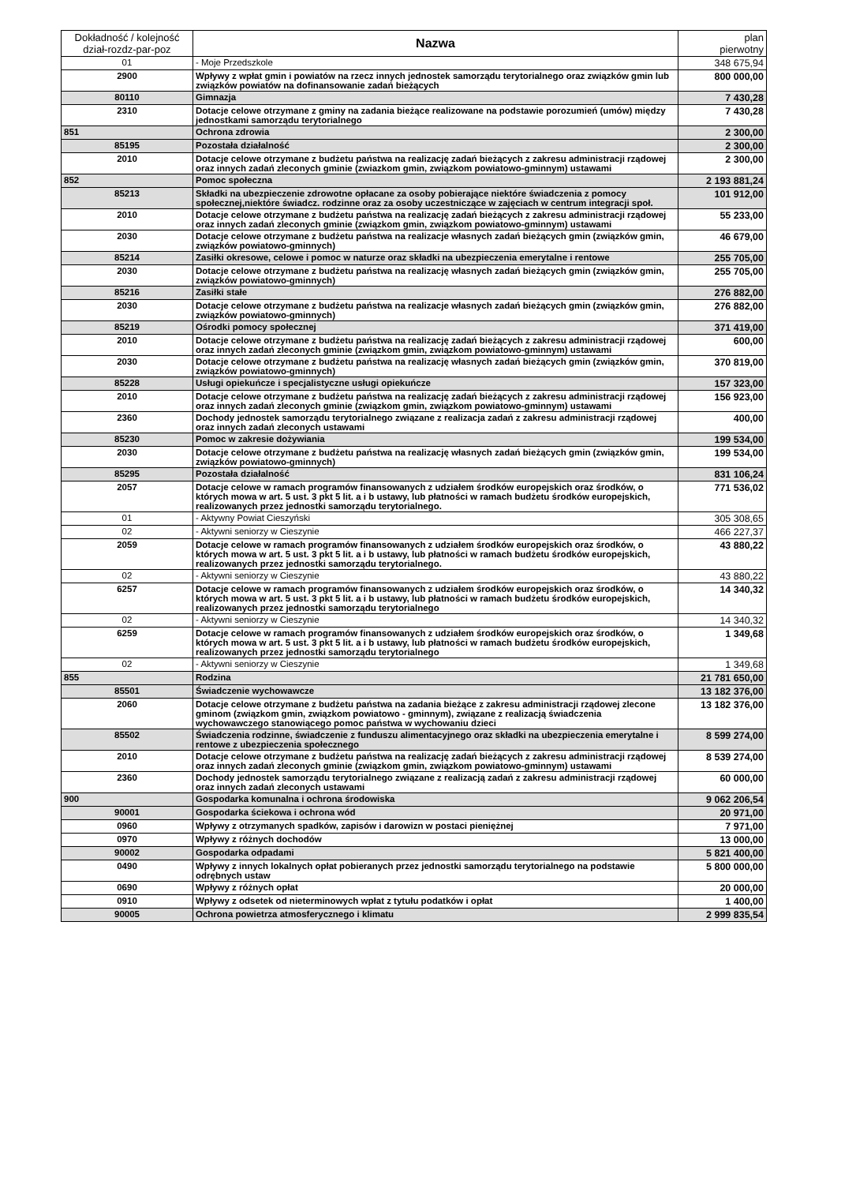| Dokładność / kolejność dział-rozdz-par-poz | Nazwa | plan pierwotny |
| --- | --- | --- |
| 01 | - Moje Przedszkole | 348 675,94 |
| 2900 | Wpływy z wpłat gmin i powiatów na rzecz innych jednostek samorządu terytorialnego oraz związków gmin lub związków powiatów na dofinansowanie zadań bieżących | 800 000,00 |
| 80110 | Gimnazja | 7 430,28 |
| 2310 | Dotacje celowe otrzymane z gminy na zadania bieżące realizowane na podstawie porozumień (umów) między jednostkami samorządu terytorialnego | 7 430,28 |
| 851 | Ochrona zdrowia | 2 300,00 |
| 85195 | Pozostała działalność | 2 300,00 |
| 2010 | Dotacje celowe otrzymane z budżetu państwa na realizację zadań bieżących z zakresu administracji rządowej oraz innych zadań zleconych gminie (zwiazkom gmin, związkom powiatowo-gminnym) ustawami | 2 300,00 |
| 852 | Pomoc społeczna | 2 193 881,24 |
| 85213 | Składki na ubezpieczenie zdrowotne opłacane za osoby pobierające niektóre świadczenia z pomocy społecznej,niektóre świadcz. rodzinne oraz za osoby uczestniczące w zajęciach w centrum integracji społ. | 101 912,00 |
| 2010 | Dotacje celowe otrzymane z budżetu państwa na realizację zadań bieżących z zakresu administracji rządowej oraz innych zadań zleconych gminie (związkom gmin, związkom powiatowo-gminnym) ustawami | 55 233,00 |
| 2030 | Dotacje celowe otrzymane z budżetu państwa na realizacje własnych zadań bieżących gmin (związków gmin, związków powiatowo-gminnych) | 46 679,00 |
| 85214 | Zasiłki okresowe, celowe i pomoc w naturze oraz składki na ubezpieczenia emerytalne i rentowe | 255 705,00 |
| 2030 | Dotacje celowe otrzymane z budżetu państwa na realizację własnych zadań bieżących gmin (związków gmin, związków powiatowo-gminnych) | 255 705,00 |
| 85216 | Zasiłki stałe | 276 882,00 |
| 2030 | Dotacje celowe otrzymane z budżetu państwa na realizacje własnych zadań bieżących gmin (związków gmin, związków powiatowo-gminnych) | 276 882,00 |
| 85219 | Ośrodki pomocy społecznej | 371 419,00 |
| 2010 | Dotacje celowe otrzymane z budżetu państwa na realizację zadań bieżących z zakresu administracji rządowej oraz innych zadań zleconych gminie (związkom gmin, związkom powiatowo-gminnym) ustawami | 600,00 |
| 2030 | Dotacje celowe otrzymane z budżetu państwa na realizację własnych zadań bieżących gmin (związków gmin, związków powiatowo-gminnych) | 370 819,00 |
| 85228 | Usługi opiekuńcze i specjalistyczne usługi opiekuńcze | 157 323,00 |
| 2010 | Dotacje celowe otrzymane z budżetu państwa na realizację zadań bieżących z zakresu administracji rządowej oraz innych zadań zleconych gminie (związkom gmin, związkom powiatowo-gminnym) ustawami | 156 923,00 |
| 2360 | Dochody jednostek samorządu terytorialnego związane z realizacja zadań z zakresu administracji rządowej oraz innych zadań zleconych ustawami | 400,00 |
| 85230 | Pomoc w zakresie dożywiania | 199 534,00 |
| 2030 | Dotacje celowe otrzymane z budżetu państwa na realizację własnych zadań bieżących gmin (związków gmin, związków powiatowo-gminnych) | 199 534,00 |
| 85295 | Pozostała działalność | 831 106,24 |
| 2057 | Dotacje celowe w ramach programów finansowanych z udziałem środków europejskich oraz środków, o których mowa w art. 5 ust. 3 pkt 5 lit. a i b ustawy, lub płatności w ramach budżetu środków europejskich, realizowanych przez jednostki samorządu terytorialnego. | 771 536,02 |
| 01 | - Aktywny Powiat Cieszyński | 305 308,65 |
| 02 | - Aktywni seniorzy w Cieszynie | 466 227,37 |
| 2059 | Dotacje celowe w ramach programów finansowanych z udziałem środków europejskich oraz środków, o których mowa w art. 5 ust. 3 pkt 5 lit. a i b ustawy, lub płatności w ramach budżetu środków europejskich, realizowanych przez jednostki samorządu terytorialnego. | 43 880,22 |
| 02 | - Aktywni seniorzy w Cieszynie | 43 880,22 |
| 6257 | Dotacje celowe w ramach programów finansowanych z udziałem środków europejskich oraz środków, o których mowa w art. 5 ust. 3 pkt 5 lit. a i b ustawy, lub płatności w ramach budżetu środków europejskich, realizowanych przez jednostki samorządu terytorialnego | 14 340,32 |
| 02 | - Aktywni seniorzy w Cieszynie | 14 340,32 |
| 6259 | Dotacje celowe w ramach programów finansowanych z udziałem środków europejskich oraz środków, o których mowa w art. 5 ust. 3 pkt 5 lit. a i b ustawy, lub płatności w ramach budżetu środków europejskich, realizowanych przez jednostki samorządu terytorialnego | 1 349,68 |
| 02 | - Aktywni seniorzy w Cieszynie | 1 349,68 |
| 855 | Rodzina | 21 781 650,00 |
| 85501 | Świadczenie wychowawcze | 13 182 376,00 |
| 2060 | Dotacje celowe otrzymane z budżetu państwa na zadania bieżące z zakresu administracji rządowej zlecone gminom (związkom gmin, związkom powiatowo - gminnym), związane z realizacją świadczenia wychowawczego stanowiącego pomoc państwa w wychowaniu dzieci | 13 182 376,00 |
| 85502 | Świadczenia rodzinne, świadczenie z funduszu alimentacyjnego oraz składki na ubezpieczenia emerytalne i rentowe z ubezpieczenia społecznego | 8 599 274,00 |
| 2010 | Dotacje celowe otrzymane z budżetu państwa na realizację zadań bieżących z zakresu administracji rządowej oraz innych zadań zleconych gminie (związkom gmin, związkom powiatowo-gminnym) ustawami | 8 539 274,00 |
| 2360 | Dochody jednostek samorządu terytorialnego związane z realizacją zadań z zakresu administracji rządowej oraz innych zadań zleconych ustawami | 60 000,00 |
| 900 | Gospodarka komunalna i ochrona środowiska | 9 062 206,54 |
| 90001 | Gospodarka ściekowa i ochrona wód | 20 971,00 |
| 0960 | Wpływy z otrzymanych spadków, zapisów i darowizn w postaci pieniężnej | 7 971,00 |
| 0970 | Wpływy z różnych dochodów | 13 000,00 |
| 90002 | Gospodarka odpadami | 5 821 400,00 |
| 0490 | Wpływy z innych lokalnych opłat pobieranych przez jednostki samorządu terytorialnego na podstawie odrębnych ustaw | 5 800 000,00 |
| 0690 | Wpływy z różnych opłat | 20 000,00 |
| 0910 | Wpływy z odsetek od nieterminowych wpłat z tytułu podatków i opłat | 1 400,00 |
| 90005 | Ochrona powietrza atmosferycznego i klimatu | 2 999 835,54 |